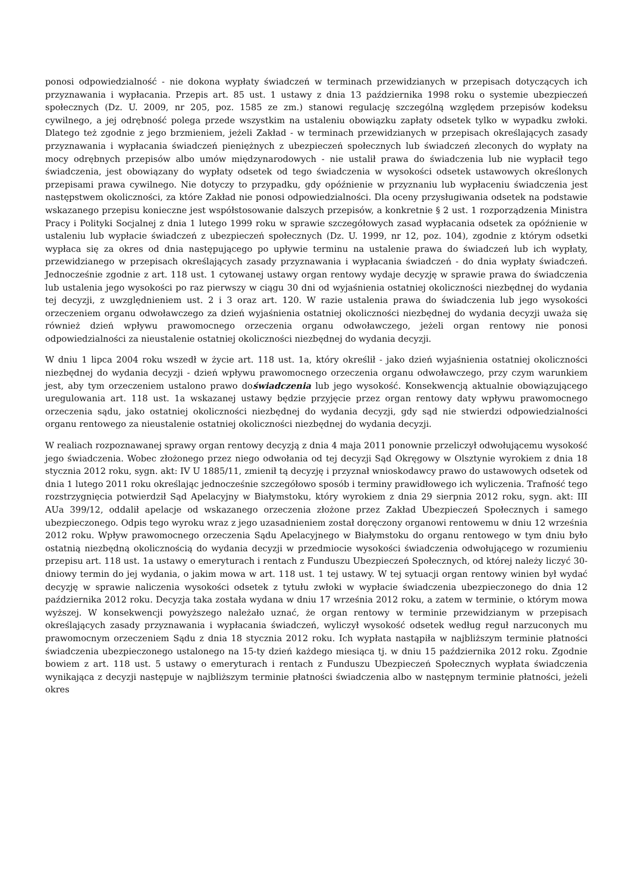ponosi odpowiedzialność - nie dokona wypłaty świadczeń w terminach przewidzianych w przepisach dotyczących ich przyznawania i wypłacania. Przepis art. 85 ust. 1 ustawy z dnia 13 października 1998 roku o systemie ubezpieczeń społecznych (Dz. U. 2009, nr 205, poz. 1585 ze zm.) stanowi regulację szczególną względem przepisów kodeksu cywilnego, a jej odrębność polega przede wszystkim na ustaleniu obowiązku zapłaty odsetek tylko w wypadku zwłoki. Dlatego też zgodnie z jego brzmieniem, jeżeli Zakład - w terminach przewidzianych w przepisach określających zasady przyznawania i wypłacania świadczeń pieniężnych z ubezpieczeń społecznych lub świadczeń zleconych do wypłaty na mocy odrębnych przepisów albo umów międzynarodowych - nie ustalił prawa do świadczenia lub nie wypłacił tego świadczenia, jest obowiązany do wypłaty odsetek od tego świadczenia w wysokości odsetek ustawowych określonych przepisami prawa cywilnego. Nie dotyczy to przypadku, gdy opóźnienie w przyznaniu lub wypłaceniu świadczenia jest następstwem okoliczności, za które Zakład nie ponosi odpowiedzialności. Dla oceny przysługiwania odsetek na podstawie wskazanego przepisu konieczne jest współstosowanie dalszych przepisów, a konkretnie § 2 ust. 1 rozporządzenia Ministra Pracy i Polityki Socjalnej z dnia 1 lutego 1999 roku w sprawie szczegółowych zasad wypłacania odsetek za opóźnienie w ustaleniu lub wypłacie świadczeń z ubezpieczeń społecznych (Dz. U. 1999, nr 12, poz. 104), zgodnie z którym odsetki wypłaca się za okres od dnia następującego po upływie terminu na ustalenie prawa do świadczeń lub ich wypłaty, przewidzianego w przepisach określających zasady przyznawania i wypłacania świadczeń - do dnia wypłaty świadczeń. Jednocześnie zgodnie z art. 118 ust. 1 cytowanej ustawy organ rentowy wydaje decyzję w sprawie prawa do świadczenia lub ustalenia jego wysokości po raz pierwszy w ciągu 30 dni od wyjaśnienia ostatniej okoliczności niezbędnej do wydania tej decyzji, z uwzględnieniem ust. 2 i 3 oraz art. 120. W razie ustalenia prawa do świadczenia lub jego wysokości orzeczeniem organu odwoławczego za dzień wyjaśnienia ostatniej okoliczności niezbędnej do wydania decyzji uważa się również dzień wpływu prawomocnego orzeczenia organu odwoławczego, jeżeli organ rentowy nie ponosi odpowiedzialności za nieustalenie ostatniej okoliczności niezbędnej do wydania decyzji.
W dniu 1 lipca 2004 roku wszedł w życie art. 118 ust. 1a, który określił - jako dzień wyjaśnienia ostatniej okoliczności niezbędnej do wydania decyzji - dzień wpływu prawomocnego orzeczenia organu odwoławczego, przy czym warunkiem jest, aby tym orzeczeniem ustalono prawo doświadczenia lub jego wysokość. Konsekwencją aktualnie obowiązującego uregulowania art. 118 ust. 1a wskazanej ustawy będzie przyjęcie przez organ rentowy daty wpływu prawomocnego orzeczenia sądu, jako ostatniej okoliczności niezbędnej do wydania decyzji, gdy sąd nie stwierdzi odpowiedzialności organu rentowego za nieustalenie ostatniej okoliczności niezbędnej do wydania decyzji.
W realiach rozpoznawanej sprawy organ rentowy decyzją z dnia 4 maja 2011 ponownie przeliczył odwołującemu wysokość jego świadczenia. Wobec złożonego przez niego odwołania od tej decyzji Sąd Okręgowy w Olsztynie wyrokiem z dnia 18 stycznia 2012 roku, sygn. akt: IV U 1885/11, zmienił tą decyzję i przyznał wnioskodawcy prawo do ustawowych odsetek od dnia 1 lutego 2011 roku określając jednocześnie szczegółowo sposób i terminy prawidłowego ich wyliczenia. Trafność tego rozstrzygnięcia potwierdził Sąd Apelacyjny w Białymstoku, który wyrokiem z dnia 29 sierpnia 2012 roku, sygn. akt: III AUa 399/12, oddalił apelacje od wskazanego orzeczenia złożone przez Zakład Ubezpieczeń Społecznych i samego ubezpieczonego. Odpis tego wyroku wraz z jego uzasadnieniem został doręczony organowi rentowemu w dniu 12 września 2012 roku. Wpływ prawomocnego orzeczenia Sądu Apelacyjnego w Białymstoku do organu rentowego w tym dniu było ostatnią niezbędną okolicznością do wydania decyzji w przedmiocie wysokości świadczenia odwołującego w rozumieniu przepisu art. 118 ust. 1a ustawy o emeryturach i rentach z Funduszu Ubezpieczeń Społecznych, od której należy liczyć 30-dniowy termin do jej wydania, o jakim mowa w art. 118 ust. 1 tej ustawy. W tej sytuacji organ rentowy winien był wydać decyzję w sprawie naliczenia wysokości odsetek z tytułu zwłoki w wypłacie świadczenia ubezpieczonego do dnia 12 października 2012 roku. Decyzja taka została wydana w dniu 17 września 2012 roku, a zatem w terminie, o którym mowa wyższej. W konsekwencji powyższego należało uznać, że organ rentowy w terminie przewidzianym w przepisach określających zasady przyznawania i wypłacania świadczeń, wyliczył wysokość odsetek według reguł narzuconych mu prawomocnym orzeczeniem Sądu z dnia 18 stycznia 2012 roku. Ich wypłata nastąpiła w najbliższym terminie płatności świadczenia ubezpieczonego ustalonego na 15-ty dzień każdego miesiąca tj. w dniu 15 października 2012 roku. Zgodnie bowiem z art. 118 ust. 5 ustawy o emeryturach i rentach z Funduszu Ubezpieczeń Społecznych wypłata świadczenia wynikająca z decyzji następuje w najbliższym terminie płatności świadczenia albo w następnym terminie płatności, jeżeli okres